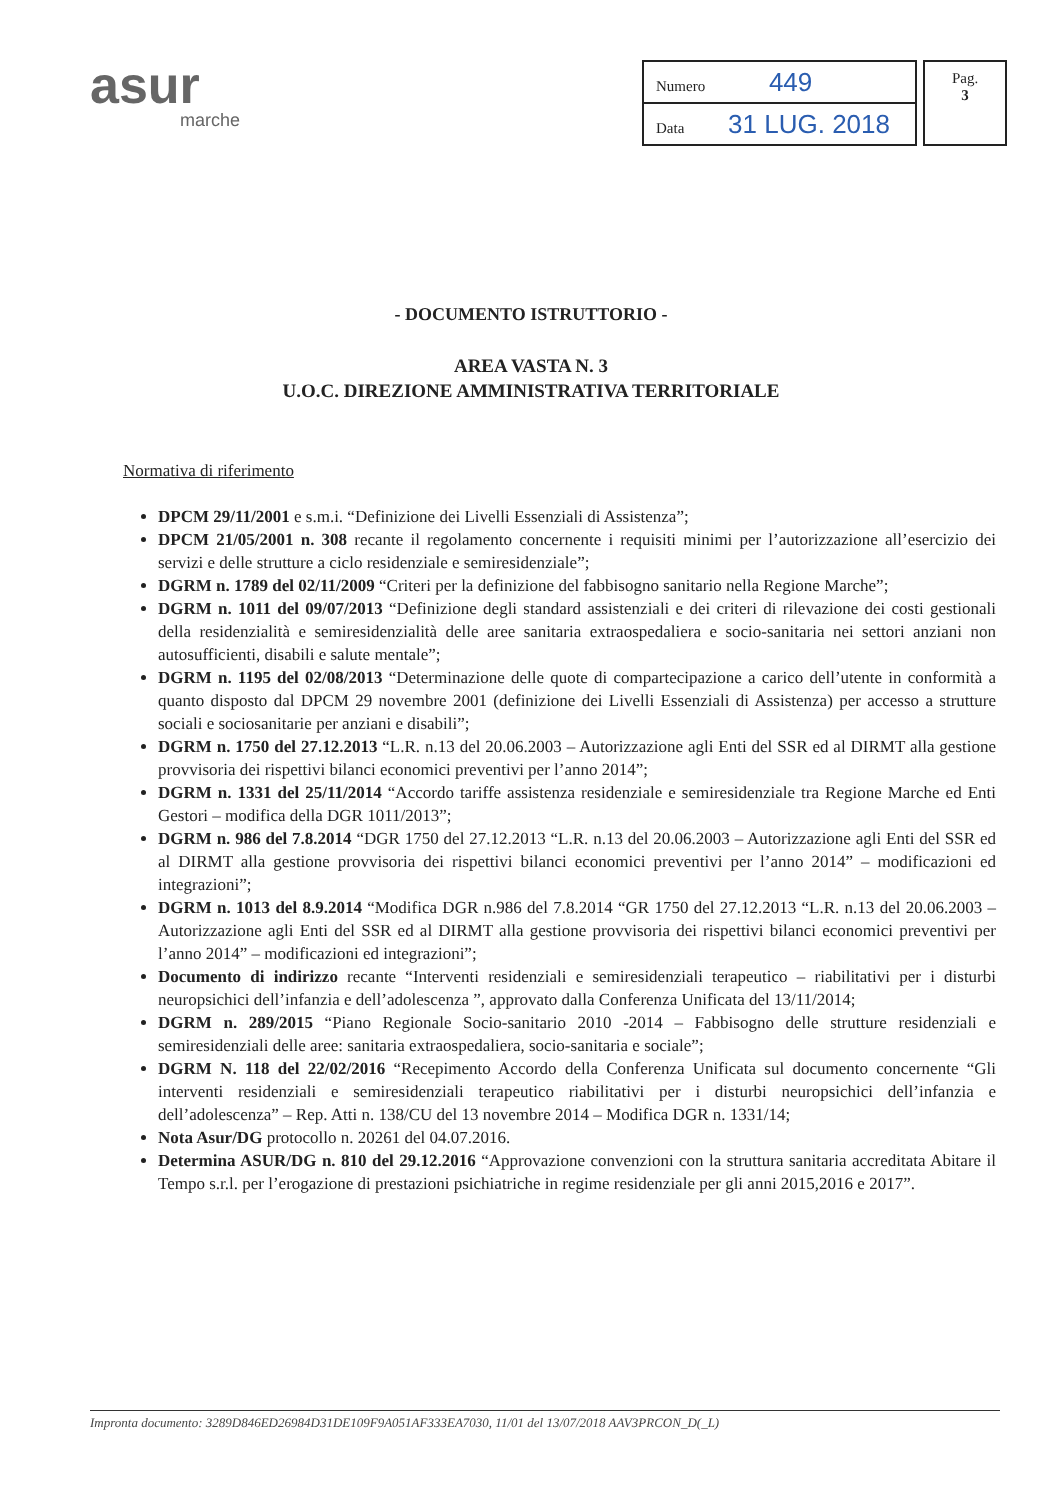asur
marche
| Numero 449 |
| Data 31 LUG. 2018 |
Pag.
3
- DOCUMENTO ISTRUTTORIO -
AREA VASTA N. 3
U.O.C. DIREZIONE AMMINISTRATIVA TERRITORIALE
Normativa di riferimento
DPCM 29/11/2001 e s.m.i. “Definizione dei Livelli Essenziali di Assistenza”;
DPCM 21/05/2001 n. 308 recante il regolamento concernente i requisiti minimi per l’autorizzazione all’esercizio dei servizi e delle strutture a ciclo residenziale e semiresidenziale”;
DGRM n. 1789 del 02/11/2009 “Criteri per la definizione del fabbisogno sanitario nella Regione Marche”;
DGRM n. 1011 del 09/07/2013 “Definizione degli standard assistenziali e dei criteri di rilevazione dei costi gestionali della residenzialità e semiresidenzialità delle aree sanitaria extraospedaliera e socio-sanitaria nei settori anziani non autosufficienti, disabili e salute mentale”;
DGRM n. 1195 del 02/08/2013 “Determinazione delle quote di compartecipazione a carico dell’utente in conformità a quanto disposto dal DPCM 29 novembre 2001 (definizione dei Livelli Essenziali di Assistenza) per accesso a strutture sociali e sociosanitarie per anziani e disabili”;
DGRM n. 1750 del 27.12.2013 “L.R. n.13 del 20.06.2003 – Autorizzazione agli Enti del SSR ed al DIRMT alla gestione provvisoria dei rispettivi bilanci economici preventivi per l’anno 2014”;
DGRM n. 1331 del 25/11/2014 “Accordo tariffe assistenza residenziale e semiresidenziale tra Regione Marche ed Enti Gestori – modifica della DGR 1011/2013”;
DGRM n. 986 del 7.8.2014 “DGR 1750 del 27.12.2013 “L.R. n.13 del 20.06.2003 – Autorizzazione agli Enti del SSR ed al DIRMT alla gestione provvisoria dei rispettivi bilanci economici preventivi per l’anno 2014” – modificazioni ed integrazioni”;
DGRM n. 1013 del 8.9.2014 “Modifica DGR n.986 del 7.8.2014 “GR 1750 del 27.12.2013 “L.R. n.13 del 20.06.2003 – Autorizzazione agli Enti del SSR ed al DIRMT alla gestione provvisoria dei rispettivi bilanci economici preventivi per l’anno 2014” – modificazioni ed integrazioni”;
Documento di indirizzo recante “Interventi residenziali e semiresidenziali terapeutico – riabilitativi per i disturbi neuropsichici dell’infanzia e dell’adolescenza ”, approvato dalla Conferenza Unificata del 13/11/2014;
DGRM n. 289/2015 “Piano Regionale Socio-sanitario 2010 -2014 – Fabbisogno delle strutture residenziali e semiresidenziali delle aree: sanitaria extraospedaliera, socio-sanitaria e sociale”;
DGRM N. 118 del 22/02/2016 “Recepimento Accordo della Conferenza Unificata sul documento concernente “Gli interventi residenziali e semiresidenziali terapeutico riabilitativi per i disturbi neuropsichici dell’infanzia e dell’adolescenza” – Rep. Atti n. 138/CU del 13 novembre 2014 – Modifica DGR n. 1331/14;
Nota Asur/DG protocollo n. 20261 del 04.07.2016.
Determina ASUR/DG n. 810 del 29.12.2016 “Approvazione convenzioni con la struttura sanitaria accreditata Abitare il Tempo s.r.l. per l’erogazione di prestazioni psichiatriche in regime residenziale per gli anni 2015,2016 e 2017”.
Impronta documento: 3289D846ED26984D31DE109F9A051AF333EA7030, 11/01 del 13/07/2018 AAV3PRCON_D(_L)